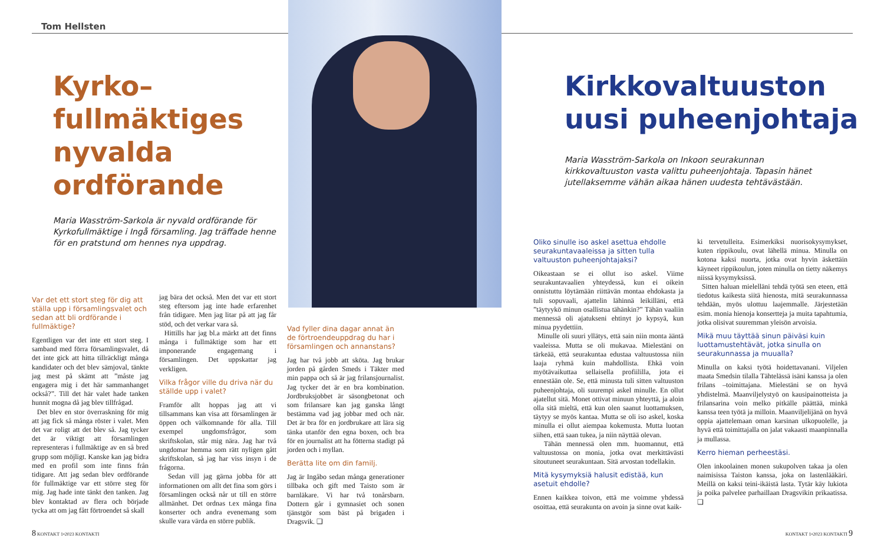Tom Hellsten
Kyrko–
fullmäktiges
nyvalda
ordförande
Kirkkovaltuuston
uusi puheenjohtaja
Maria Wasström-Sarkola är nyvald ordförande för Kyrkofullmäktige i Ingå församling. Jag träffade henne för en pratstund om hennes nya uppdrag.
Maria Wasström-Sarkola on Inkoon seurakunnan kirkkovaltuuston vasta valittu puheenjohtaja. Tapasin hänet jutellaksemme vähän aikaa hänen uudesta tehtävästään.
Var det ett stort steg för dig att ställa upp i församlingsvalet och sedan att bli ordförande i fullmäktige?
Egentligen var det inte ett stort steg. I samband med förra församlingsvalet, då det inte gick att hitta tillräckligt många kandidater och det blev sämjoval, tänkte jag mest på skämt att ”måste jag engagera mig i det här sammanhanget också?”. Till det här valet hade tanken hunnit mogna då jag blev tillfrågad.
Det blev en stor överraskning för mig att jag fick så många röster i valet. Men det var roligt att det blev så. Jag tycker det är viktigt att församlingen representeras i fullmäktige av en så bred grupp som möjligt. Kanske kan jag bidra med en profil som inte finns från tidigare. Att jag sedan blev ordförande för fullmäktige var ett större steg för mig. Jag hade inte tänkt den tanken. Jag blev kontaktad av flera och började tycka att om jag fått förtroendet så skall
jag bära det också. Men det var ett stort steg eftersom jag inte hade erfarenhet från tidigare. Men jag litar på att jag får stöd, och det verkar vara så.
Hittills har jag bl.a märkt att det finns många i fullmäktige som har ett imponerande engagemang i församlingen. Det uppskattar jag verkligen.
Vilka frågor ville du driva när du ställde upp i valet?
Framför allt hoppas jag att vi tillsammans kan visa att församlingen är öppen och välkomnande för alla. Till exempel ungdomsfrågor, som skriftskolan, står mig nära. Jag har två ungdomar hemma som rätt nyligen gått skriftskolan, så jag har viss insyn i de frågorna.
Sedan vill jag gärna jobba för att informationen om allt det fina som görs i församlingen också når ut till en större allmänhet. Det ordnas t.ex många fina konserter och andra evenemang som skulle vara värda en större publik.
Vad fyller dina dagar annat än de förtroendeuppdrag du har i församlingen och annanstans?
Jag har två jobb att sköta. Jag brukar jorden på gården Smeds i Täkter med min pappa och så är jag frilansjournalist. Jag tycker det är en bra kombination. Jordbruksjobbet är säsongbetonat och som frilansare kan jag ganska långt bestämma vad jag jobbar med och när. Det är bra för en jordbrukare att lära sig tänka utanför den egna boxen, och bra för en journalist att ha fötterna stadigt på jorden och i myllan.
Berätta lite om din familj.
Jag är Ingåbo sedan många generationer tillbaka och gift med Taisto som är barnläkare. Vi har två tonårsbarn. Dottern går i gymnasiet och sonen tjänstgör som bäst på brigaden i Dragsvik. ❏
Oliko sinulle iso askel asettua ehdolle seurakuntavaaleissa ja sitten tulla valtuuston puheenjohtajaksi?
Oikeastaan se ei ollut iso askel. Viime seurakuntavaalien yhteydessä, kun ei oikein onnistuttu löytämään riittävän montaa ehdokasta ja tuli sopuvaali, ajattelin lähinnä leikilläni, että ”täytyykö minun osallistua tähänkin?” Tähän vaaliin mennessä oli ajatukseni ehtinyt jo kypsyä, kun minua pyydettiin.
Minulle oli suuri yllätys, että sain niin monta ääntä vaaleissa. Mutta se oli mukavaa. Mielestäni on tärkeää, että seurakuntaa edustaa valtuustossa niin laaja ryhmä kuin mahdollista. Ehkä voin myötävaikuttaa sellaisella profiililla, jota ei ennestään ole. Se, että minusta tuli sitten valtuuston puheenjohtaja, oli suurempi askel minulle. En ollut ajatellut sitä. Monet ottivat minuun yhteyttä, ja aloin olla sitä mieltä, että kun olen saanut luottamuksen, täytyy se myös kantaa. Mutta se oli iso askel, koska minulla ei ollut aiempaa kokemusta. Mutta luotan siihen, että saan tukea, ja niin näyttää olevan.
Tähän mennessä olen mm. huomannut, että valtuustossa on monia, jotka ovat merkittävästi sitoutuneet seurakuntaan. Sitä arvostan todellakin.
Mitä kysymyksiä halusit edistää, kun asetuit ehdolle?
Ennen kaikkea toivon, että me voimme yhdessä osoittaa, että seurakunta on avoin ja sinne ovat kaik-
ki tervetulleita. Esimerkiksi nuorisokysymykset, kuten rippikoulu, ovat lähellä minua. Minulla on kotona kaksi nuorta, jotka ovat hyvin äskettäin käyneet rippikoulun, joten minulla on tietty näkemys niissä kysymyksissä.
Sitten haluan mielelläni tehdä työtä sen eteen, että tiedotus kaikesta siitä hienosta, mitä seurakunnassa tehdään, myös ulottuu laajemmalle. Järjestetään esim. monia hienoja konsertteja ja muita tapahtumia, jotka olisivat suuremman yleisön arvoisia.
Mikä muu täyttää sinun päiväsi kuin luottamustehtävät, jotka sinulla on seurakunnassa ja muualla?
Minulla on kaksi työtä hoidettavanani. Viljelen maata Smedsin tilalla Tähtelässä isäni kanssa ja olen frilans –toimittajana. Mielestäni se on hyvä yhdistelmä. Maanviljelystyö on kausipainotteista ja frilansarina voin melko pitkälle päättää, minkä kanssa teen työtä ja milloin. Maanviljelijänä on hyvä oppia ajattelemaan oman karsinan ulkopuolelle, ja hyvä että toimittajalla on jalat vakaasti maanpinnalla ja mullassa.
Kerro hieman perheestäsi.
Olen inkoolainen monen sukupolven takaa ja olen naimisissa Taiston kanssa, joka on lastenlääkäri. Meillä on kaksi teini-ikäistä lasta. Tytär käy lukiota ja poika palvelee parhaillaan Dragsvikin prikaatissa. ❏
8 KONTAKT 1•2023 KONTAKTI KONTAKT 1•2023 KONTAKTI 9